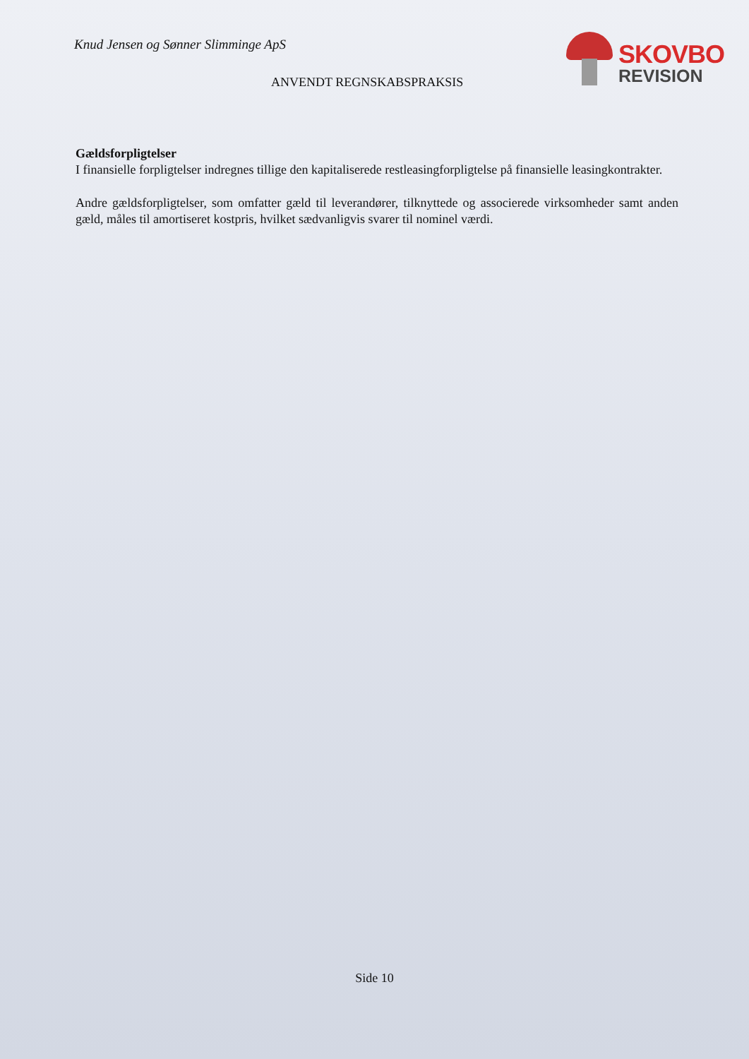Knud Jensen og Sønner Slimminge ApS
ANVENDT REGNSKABSPRAKSIS
SKOVBO
REVISION
Gældsforpligtelser
I finansielle forpligtelser indregnes tillige den kapitaliserede restleasingforpligtelse på finansielle leasingkontrakter.
Andre gældsforpligtelser, som omfatter gæld til leverandører, tilknyttede og associerede virksomheder samt anden gæld, måles til amortiseret kostpris, hvilket sædvanligvis svarer til nominel værdi.
Side 10